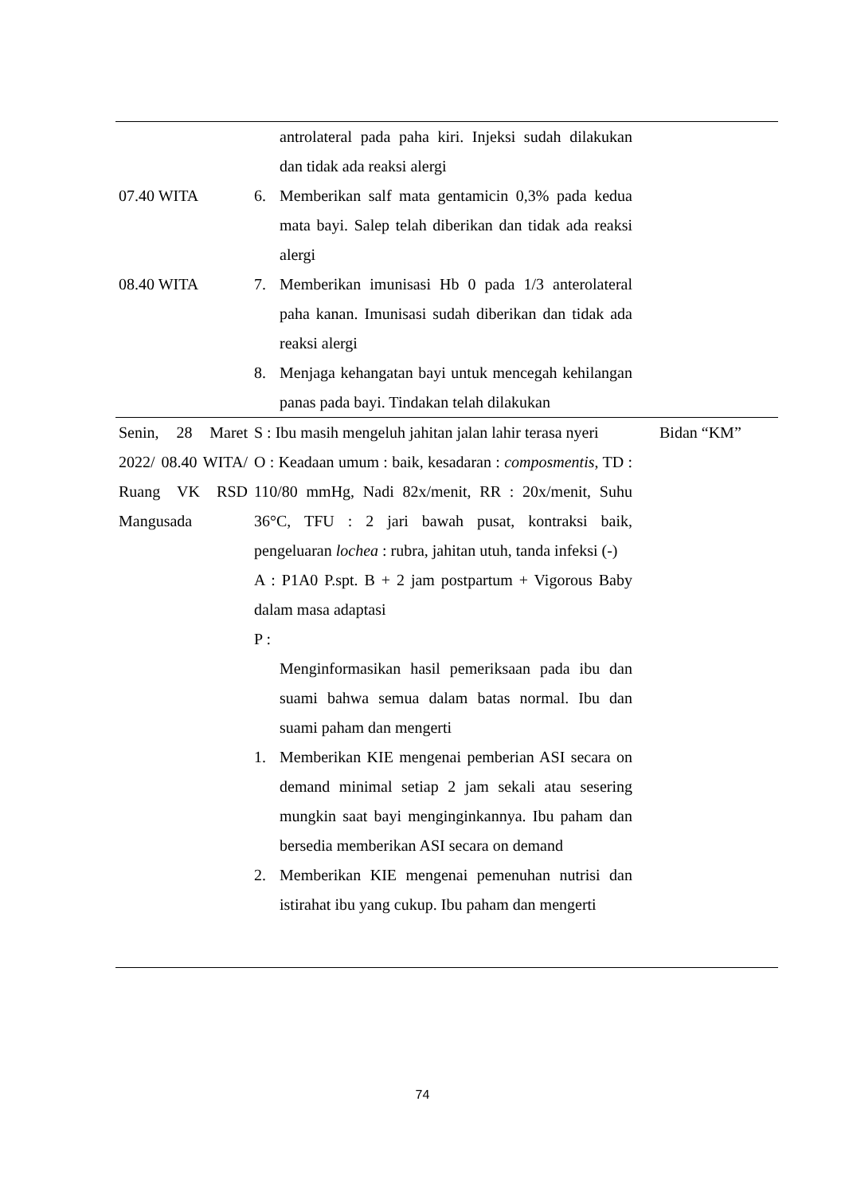| | antrolateral pada paha kiri. Injeksi sudah dilakukan dan tidak ada reaksi alergi | |
| 07.40 WITA | 6. Memberikan salf mata gentamicin 0,3% pada kedua mata bayi. Salep telah diberikan dan tidak ada reaksi alergi | |
| 08.40 WITA | 7. Memberikan imunisasi Hb 0 pada 1/3 anterolateral paha kanan. Imunisasi sudah diberikan dan tidak ada reaksi alergi | |
| | 8. Menjaga kehangatan bayi untuk mencegah kehilangan panas pada bayi. Tindakan telah dilakukan | |
| Senin, 28 Maret 2022/ 08.40 WITA/ Ruang VK RSD Mangusada | S : Ibu masih mengeluh jahitan jalan lahir terasa nyeri O : Keadaan umum : baik, kesadaran : composmentis , TD : 110/80 mmHg, Nadi 82x/menit, RR : 20x/menit, Suhu 36°C, TFU : 2 jari bawah pusat, kontraksi baik, pengeluaran lochea : rubra, jahitan utuh, tanda infeksi (-) A : P1A0 P.spt. B + 2 jam postpartum + Vigorous Baby dalam masa adaptasi P : Menginformasikan hasil pemeriksaan pada ibu dan suami bahwa semua dalam batas normal. Ibu dan suami paham dan mengerti 1. Memberikan KIE mengenai pemberian ASI secara on demand minimal setiap 2 jam sekali atau sesering mungkin saat bayi menginginkannya. Ibu paham dan bersedia memberikan ASI secara on demand 2. Memberikan KIE mengenai pemenuhan nutrisi dan istirahat ibu yang cukup. Ibu paham dan mengerti | Bidan “KM” |
74